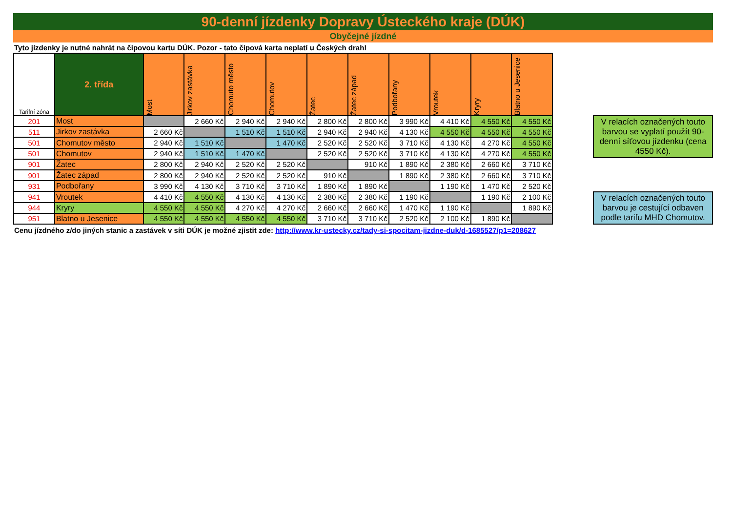90-denní jízdenky Dopravy Ústeckého kraje (DÚK)
Obyčejné jízdné
Tyto jízdenky je nutné nahrát na čipovou kartu DÚK. Pozor - tato čipová karta neplatí u Českých drah!
| Tarifní zóna | 2. třída | Most | Jirkov zastávka | Chomuto město | Chomutov | Žatec | Žatec západ | Podbořany | Vroutek | Kryry | Blatno u Jesenice |
| --- | --- | --- | --- | --- | --- | --- | --- | --- | --- | --- | --- |
| 201 | Most | | 2 660 Kč | 2 940 Kč | 2 940 Kč | 2 800 Kč | 2 800 Kč | 3 990 Kč | 4 410 Kč | 4 550 Kč | 4 550 Kč |
| 511 | Jirkov zastávka | 2 660 Kč | | 1 510 Kč | 1 510 Kč | 2 940 Kč | 2 940 Kč | 4 130 Kč | 4 550 Kč | 4 550 Kč | 4 550 Kč |
| 501 | Chomutov město | 2 940 Kč | 1 510 Kč | | 1 470 Kč | 2 520 Kč | 2 520 Kč | 3 710 Kč | 4 130 Kč | 4 270 Kč | 4 550 Kč |
| 501 | Chomutov | 2 940 Kč | 1 510 Kč | 1 470 Kč | | 2 520 Kč | 2 520 Kč | 3 710 Kč | 4 130 Kč | 4 270 Kč | 4 550 Kč |
| 901 | Žatec | 2 800 Kč | 2 940 Kč | 2 520 Kč | 2 520 Kč | | 910 Kč | 1 890 Kč | 2 380 Kč | 2 660 Kč | 3 710 Kč |
| 901 | Žatec západ | 2 800 Kč | 2 940 Kč | 2 520 Kč | 2 520 Kč | 910 Kč | | 1 890 Kč | 2 380 Kč | 2 660 Kč | 3 710 Kč |
| 931 | Podbořany | 3 990 Kč | 4 130 Kč | 3 710 Kč | 3 710 Kč | 1 890 Kč | 1 890 Kč | | 1 190 Kč | 1 470 Kč | 2 520 Kč |
| 941 | Vroutek | 4 410 Kč | 4 550 Kč | 4 130 Kč | 4 130 Kč | 2 380 Kč | 2 380 Kč | 1 190 Kč | | 1 190 Kč | 2 100 Kč |
| 944 | Kryry | 4 550 Kč | 4 550 Kč | 4 270 Kč | 4 270 Kč | 2 660 Kč | 2 660 Kč | 1 470 Kč | 1 190 Kč | | 1 890 Kč |
| 951 | Blatno u Jesenice | 4 550 Kč | 4 550 Kč | 4 550 Kč | 4 550 Kč | 3 710 Kč | 3 710 Kč | 2 520 Kč | 2 100 Kč | 1 890 Kč | |
V relacích označených touto barvou se vyplatí použít 90-denní síťovou jízdenku (cena 4550 Kč).
V relacích označených touto barvou je cestující odbaven podle tarifu MHD Chomutov.
Cenu jízdného z/do jiných stanic a zastávek v síti DÚK je možné zjistit zde: http://www.kr-ustecky.cz/tady-si-spocitam-jizdne-duk/d-1685527/p1=208627